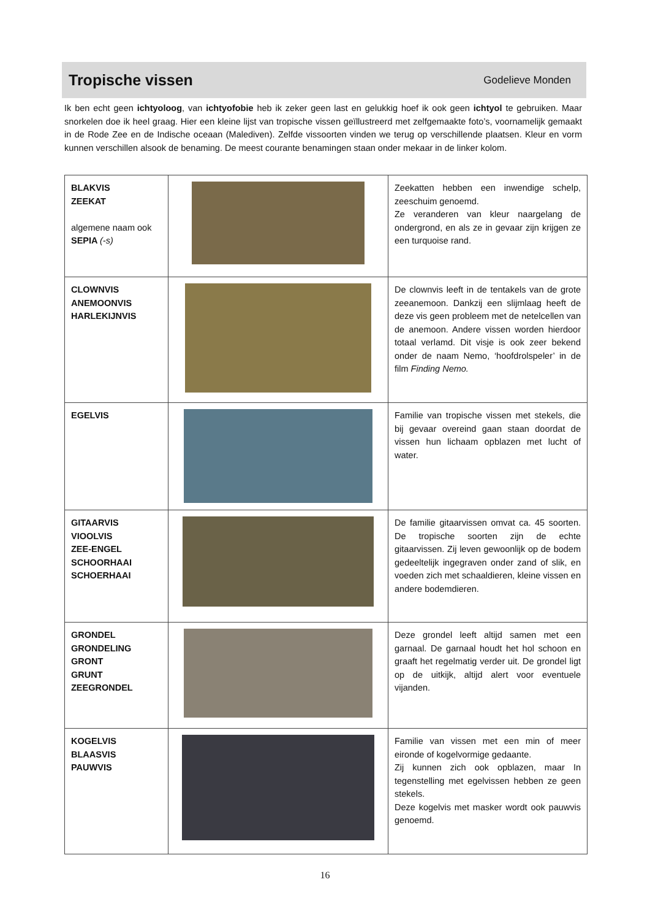Tropische vissen
Godelieve Monden
Ik ben echt geen ichtyoloog, van ichtyofobie heb ik zeker geen last en gelukkig hoef ik ook geen ichtyol te gebruiken. Maar snorkelen doe ik heel graag. Hier een kleine lijst van tropische vissen geïllustreerd met zelfgemaakte foto’s, voornamelijk gemaakt in de Rode Zee en de Indische oceaan (Malediven). Zelfde vissoorten vinden we terug op verschillende plaatsen. Kleur en vorm kunnen verschillen alsook de benaming. De meest courante benamingen staan onder mekaar in de linker kolom.
| BLAKVIS ZEEKAT algemene naam ook SEPIA (-s) | | Zeekatten hebben een inwendige schelp, zeeschuim genoemd. Ze veranderen van kleur naargelang de ondergrond, en als ze in gevaar zijn krijgen ze een turquoise rand. |
| CLOWNVIS ANEMOONVIS HARLEKIJNVIS | | De clownvis leeft in de tentakels van de grote zeeanemoon. Dankzij een slijmlaag heeft de deze vis geen probleem met de netelcellen van de anemoon. Andere vissen worden hierdoor totaal verlamd. Dit visje is ook zeer bekend onder de naam Nemo, ‘hoofdrolspeler’ in de film Finding Nemo. |
| EGELVIS | | Familie van tropische vissen met stekels, die bij gevaar overeind gaan staan doordat de vissen hun lichaam opblazen met lucht of water. |
| GITAARVIS VIOOLVIS ZEE-ENGEL SCHOORHAAI SCHOERHAAI | | De familie gitaarvissen omvat ca. 45 soorten. De tropische soorten zijn de echte gitaarvissen. Zij leven gewoonlijk op de bodem gedeeltelijk ingegraven onder zand of slik, en voeden zich met schaaldieren, kleine vissen en andere bodemdieren. |
| GRONDEL GRONDELING GRONT GRUNT ZEEGRONDEL | | Deze grondel leeft altijd samen met een garnaal. De garnaal houdt het hol schoon en graaft het regelmatig verder uit. De grondel ligt op de uitkijk, altijd alert voor eventuele vijanden. |
| KOGELVIS BLAASVIS PAUWVIS | | Familie van vissen met een min of meer eironde of kogelvormige gedaante. Zij kunnen zich ook opblazen, maar In tegenstelling met egelvissen hebben ze geen stekels. Deze kogelvis met masker wordt ook pauwvis genoemd. |
16